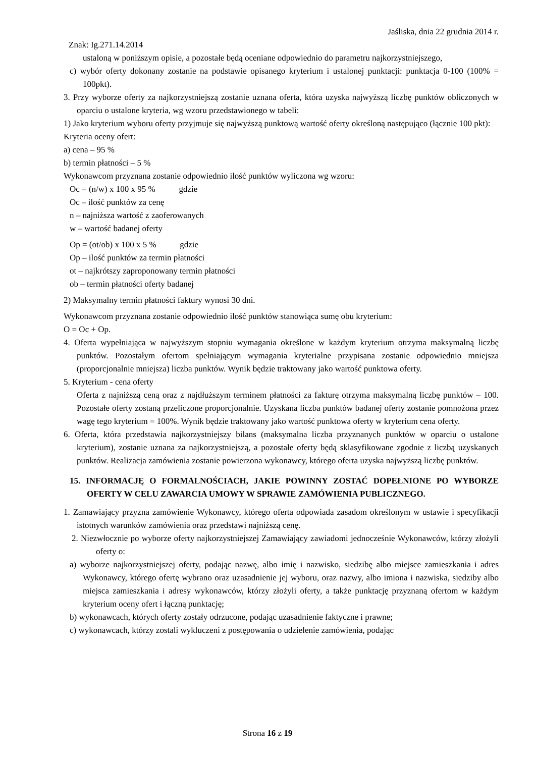Jaśliska, dnia 22 grudnia 2014 r.
Znak: Ig.271.14.2014
ustaloną w poniższym opisie, a pozostałe będą oceniane odpowiednio do parametru najkorzystniejszego,
c) wybór oferty dokonany zostanie na podstawie opisanego kryterium i ustalonej punktacji: punktacja 0-100 (100% = 100pkt).
3. Przy wyborze oferty za najkorzystniejszą zostanie uznana oferta, która uzyska najwyższą liczbę punktów obliczonych w oparciu o ustalone kryteria, wg wzoru przedstawionego w tabeli:
1) Jako kryterium wyboru oferty przyjmuje się najwyższą punktową wartość oferty określoną następująco (łącznie 100 pkt):
Kryteria oceny ofert:
a) cena – 95 %
b) termin płatności – 5 %
Wykonawcom przyznana zostanie odpowiednio ilość punktów wyliczona wg wzoru:
Oc = (n/w) x 100 x 95 % gdzie
Oc – ilość punktów za cenę
n – najniższa wartość z zaoferowanych
w – wartość badanej oferty
Op = (ot/ob) x 100 x 5 % gdzie
Op – ilość punktów za termin płatności
ot – najkrótszy zaproponowany termin płatności
ob – termin płatności oferty badanej
2) Maksymalny termin płatności faktury wynosi 30 dni.
Wykonawcom przyznana zostanie odpowiednio ilość punktów stanowiąca sumę obu kryterium:
O = Oc + Op.
4. Oferta wypełniająca w najwyższym stopniu wymagania określone w każdym kryterium otrzyma maksymalną liczbę punktów. Pozostałym ofertom spełniającym wymagania kryterialne przypisana zostanie odpowiednio mniejsza (proporcjonalnie mniejsza) liczba punktów. Wynik będzie traktowany jako wartość punktowa oferty.
5. Kryterium - cena oferty
Oferta z najniższą ceną oraz z najdłuższym terminem płatności za fakturę otrzyma maksymalną liczbę punktów – 100. Pozostałe oferty zostaną przeliczone proporcjonalnie. Uzyskana liczba punktów badanej oferty zostanie pomnożona przez wagę tego kryterium = 100%. Wynik będzie traktowany jako wartość punktowa oferty w kryterium cena oferty.
6. Oferta, która przedstawia najkorzystniejszy bilans (maksymalna liczba przyznanych punktów w oparciu o ustalone kryterium), zostanie uznana za najkorzystniejszą, a pozostałe oferty będą sklasyfikowane zgodnie z liczbą uzyskanych punktów. Realizacja zamówienia zostanie powierzona wykonawcy, którego oferta uzyska najwyższą liczbę punktów.
15. INFORMACJĘ O FORMALNOŚCIACH, JAKIE POWINNY ZOSTAĆ DOPEŁNIONE PO WYBORZE OFERTY W CELU ZAWARCIA UMOWY W SPRAWIE ZAMÓWIENIA PUBLICZNEGO.
1. Zamawiający przyzna zamówienie Wykonawcy, którego oferta odpowiada zasadom określonym w ustawie i specyfikacji istotnych warunków zamówienia oraz przedstawi najniższą cenę.
2. Niezwłocznie po wyborze oferty najkorzystniejszej Zamawiający zawiadomi jednocześnie Wykonawców, którzy złożyli oferty o:
a) wyborze najkorzystniejszej oferty, podając nazwę, albo imię i nazwisko, siedzibę albo miejsce zamieszkania i adres Wykonawcy, którego ofertę wybrano oraz uzasadnienie jej wyboru, oraz nazwy, albo imiona i nazwiska, siedziby albo miejsca zamieszkania i adresy wykonawców, którzy złożyli oferty, a także punktację przyznaną ofertom w każdym kryterium oceny ofert i łączną punktację;
b) wykonawcach, których oferty zostały odrzucone, podając uzasadnienie faktyczne i prawne;
c) wykonawcach, którzy zostali wykluczeni z postępowania o udzielenie zamówienia, podając
Strona 16 z 19